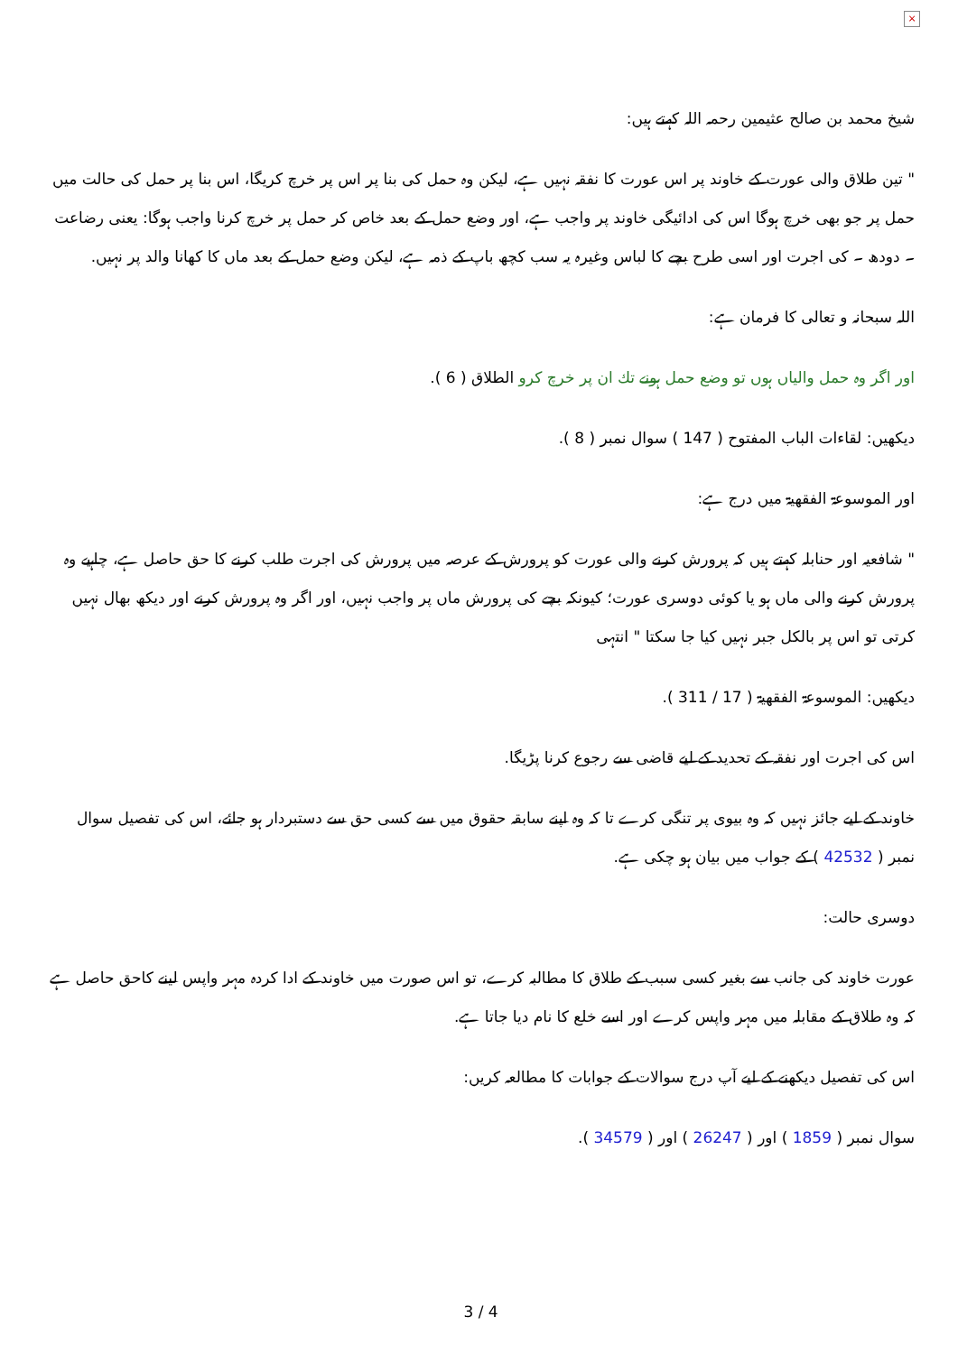×
شیخ محمد بن صالح عثیمین رحمہ اللہ کہتے ہیں:
" تین طلاق والی عورت کے خاوند پر اس عورت کا نفقہ نہیں ہے، لیکن وہ حمل کی بنا پر اس پر خرچ کریگا، اس بنا پر حمل کی حالت میں حمل پر جو بھی خرچ ہوگا اس کی ادائیگی خاوند پر واجب ہے، اور وضع حمل کے بعد خاص کر حمل پر خرچ کرنا واجب ہوگا: یعنی رضاعت ۔ دودھ ۔ کی اجرت اور اسی طرح بچے کا لباس وغیرہ یہ سب کچھ باپ کے ذمہ ہے، لیکن وضع حمل کے بعد ماں کا کھانا والد پر نہیں.
اللہ سبحانہ و تعالی کا فرمان ہے:
اور اگر وہ حمل والیاں ہوں تو وضع حمل ہونے تك ان پر خرچ كرو الطلاق ( 6 ).
دیکھیں: لقاءات الباب المفتوح ( 147 ) سوال نمبر ( 8 ).
اور الموسوعۃ الفقھیۃ میں درج ہے:
" شافعیہ اور حنابلہ کہتے ہیں کہ پرورش کرنے والی عورت کو پرورش کے عرصہ میں پرورش کی اجرت طلب کرنے کا حق حاصل ہے، چاہیے وہ پرورش کرنے والی ماں ہو یا کوئی دوسری عورت؛ کیونکہ بچے کی پرورش ماں پر واجب نہیں، اور اگر وہ پرورش کرنے اور دیکھ بھال نہیں کرتی تو اس پر بالکل جبر نہیں کیا جا سکتا " انتہی
دیکھیں: الموسوعۃ الفقھیۃ ( 17 / 311 ).
اس کی اجرت اور نفقہ کے تحدید کے لیے قاضی سے رجوع کرنا پڑیگا.
خاوند کے لیے جائز نہیں کہ وہ بیوی پر تنگی کرے تا کہ وہ اپنے سابقہ حقوق میں سے کسی حق سے دستبردار ہو جائے، اس کی تفصیل سوال نمبر ( 42532 ) کے جواب میں بیان ہو چکی ہے.
دوسری حالت:
عورت خاوند کی جانب سے بغیر کسی سبب کے طلاق کا مطالبہ کرے، تو اس صورت میں خاوند کے ادا کردہ مہر واپس لینے کاحق حاصل ہے کہ وہ طلاق کے مقابلہ میں مہر واپس کرے اور اسے خلع کا نام دیا جاتا ہے.
اس کی تفصیل دیکھنے کے لیے آپ درج سوالات کے جوابات کا مطالعہ کریں:
سوال نمبر ( 1859 ) اور ( 26247 ) اور ( 34579 ).
3 / 4